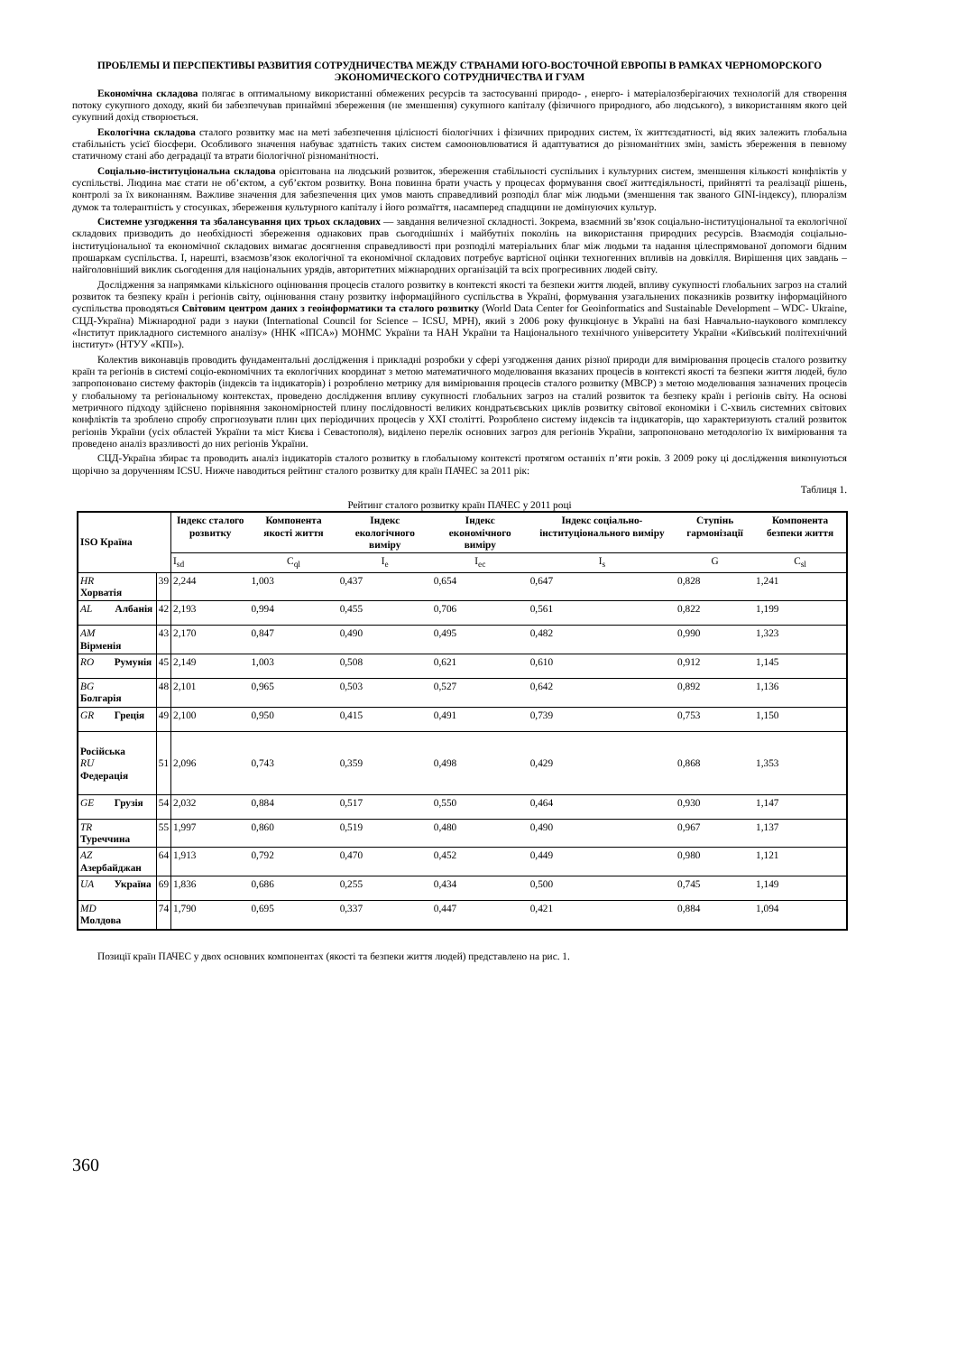ПРОБЛЕМЫ И ПЕРСПЕКТИВЫ РАЗВИТИЯ СОТРУДНИЧЕСТВА МЕЖДУ СТРАНАМИ ЮГО-ВОСТОЧНОЙ ЕВРОПЫ В РАМКАХ ЧЕРНОМОРСКОГО ЭКОНОМИЧЕСКОГО СОТРУДНИЧЕСТВА И ГУАМ
Економічна складова полягає в оптимальному використанні обмежених ресурсів та застосуванні природо- , енерго- і матеріалозберігаючих технологій для створення потоку сукупного доходу, який би забезпечував принаймні збереження (не зменшення) сукупного капіталу (фізичного природного, або людського), з використанням якого цей сукупний дохід створюється.
Екологічна складова сталого розвитку має на меті забезпечення цілісності біологічних і фізичних природних систем, їх життєздатності, від яких залежить глобальна стабільність усієї біосфери. Особливого значення набуває здатність таких систем самооновлюватися й адаптуватися до різноманітних змін, замість збереження в певному статичному стані або деградації та втрати біологічної різноманітності.
Соціально-інституціональна складова орієнтована на людський розвиток, збереження стабільності суспільних і культурних систем, зменшення кількості конфліктів у суспільстві. Людина має стати не об’єктом, а суб’єктом розвитку. Вона повинна брати участь у процесах формування своєї життєдіяльності, прийнятті та реалізації рішень, контролі за їх виконанням. Важливе значення для забезпечення цих умов мають справедливий розподіл благ між людьми (зменшення так званого GINI-індексу), плюралізм думок та толерантність у стосунках, збереження культурного капіталу і його розмаїття, насамперед спадщини не домінуючих культур.
Системне узгодження та збалансування цих трьох складових — завдання величезної складності. Зокрема, взаємний зв’язок соціально-інституціональної та екологічної складових призводить до необхідності збереження однакових прав сьогоднішніх і майбутніх поколінь на використання природних ресурсів. Взаємодія соціально-інституціональної та економічної складових вимагає досягнення справедливості при розподілі матеріальних благ між людьми та надання цілеспрямованої допомоги бідним прошаркам суспільства. І, нарешті, взаємозв’язок екологічної та економічної складових потребує вартісної оцінки техногенних впливів на довкілля. Вирішення цих завдань – найголовніший виклик сьогодення для національних урядів, авторитетних міжнародних організацій та всіх прогресивних людей світу.
Дослідження за напрямками кількісного оцінювання процесів сталого розвитку в контексті якості та безпеки життя людей, впливу сукупності глобальних загроз на сталий розвиток та безпеку країн і регіонів світу, оцінювання стану розвитку інформаційного суспільства в Україні, формування узагальнених показників розвитку інформаційного суспільства проводяться Світовим центром даних з геоінформатики та сталого розвитку (World Data Center for Geoinformatics and Sustainable Development – WDC- Ukraine, СЦД-Україна) Міжнародної ради з науки (International Council for Science – ICSU, МРН), який з 2006 року функціонує в Україні на базі Навчально-наукового комплексу «Інститут прикладного системного аналізу» (ННК «ІПСА») МОНМС України та НАН України та Національного технічного університету України «Київський політехнічний інститут» (НТУУ «КПІ»).
Колектив виконавців проводить фундаментальні дослідження і прикладні розробки у сфері узгодження даних різної природи для вимірювання процесів сталого розвитку країн та регіонів в системі соціо-економічних та екологічних координат з метою математичного моделювання вказаних процесів в контексті якості та безпеки життя людей, було запропоновано систему факторів (індексів та індикаторів) і розроблено метрику для вимірювання процесів сталого розвитку (МВСР) з метою моделювання зазначених процесів у глобальному та регіональному контекстах, проведено дослідження впливу сукупності глобальних загроз на сталий розвиток та безпеку країн і регіонів світу. На основі метричного підходу здійснено порівняння закономірностей плину послідовності великих кондратьєвських циклів розвитку світової економіки і С-хвиль системних світових конфліктів та зроблено спробу спрогнозувати плин цих періодичних процесів у XXI столітті. Розроблено систему індексів та індикаторів, що характеризують сталий розвиток регіонів України (усіх областей України та міст Києва і Севастополя), виділено перелік основних загроз для регіонів України, запропоновано методологію їх вимірювання та проведено аналіз вразливості до них регіонів України.
СЦД-Україна збирає та проводить аналіз індикаторів сталого розвитку в глобальному контексті протягом останніх п’яти років. З 2009 року ці дослідження виконуються щорічно за дорученням ICSU. Нижче наводиться рейтинг сталого розвитку для країн ПАЧЕС за 2011 рік:
Таблиця 1.
Рейтинг сталого розвитку країн ПАЧЕС у 2011 році
| ISO Країна | | Індекс сталого розвитку | Компонента якості життя | Індекс екологічного виміру | Індекс економічного виміру | Індекс соціально-інституціонального виміру | Ступінь гармонізації | Компонента безпеки життя |
| --- | --- | --- | --- | --- | --- | --- | --- | --- |
| | | I<sub>sd</sub> | C<sub>ql</sub> | I<sub>e</sub> | I<sub>ec</sub> | I<sub>s</sub> | G | C<sub>sl</sub> |
| HR Хорватія | 39 | 2,244 | 1,003 | 0,437 | 0,654 | 0,647 | 0,828 | 1,241 |
| AL Албанія | 42 | 2,193 | 0,994 | 0,455 | 0,706 | 0,561 | 0,822 | 1,199 |
| AM Вірменія | 43 | 2,170 | 0,847 | 0,490 | 0,495 | 0,482 | 0,990 | 1,323 |
| RO Румунія | 45 | 2,149 | 1,003 | 0,508 | 0,621 | 0,610 | 0,912 | 1,145 |
| BG Болгарія | 48 | 2,101 | 0,965 | 0,503 | 0,527 | 0,642 | 0,892 | 1,136 |
| GR Греція | 49 | 2,100 | 0,950 | 0,415 | 0,491 | 0,739 | 0,753 | 1,150 |
| Російська RU Федерація | 51 | 2,096 | 0,743 | 0,359 | 0,498 | 0,429 | 0,868 | 1,353 |
| GE Грузія | 54 | 2,032 | 0,884 | 0,517 | 0,550 | 0,464 | 0,930 | 1,147 |
| TR Туреччина | 55 | 1,997 | 0,860 | 0,519 | 0,480 | 0,490 | 0,967 | 1,137 |
| AZ Азербайджан | 64 | 1,913 | 0,792 | 0,470 | 0,452 | 0,449 | 0,980 | 1,121 |
| UA Україна | 69 | 1,836 | 0,686 | 0,255 | 0,434 | 0,500 | 0,745 | 1,149 |
| MD Молдова | 74 | 1,790 | 0,695 | 0,337 | 0,447 | 0,421 | 0,884 | 1,094 |
Позиції країн ПАЧЕС у двох основних компонентах (якості та безпеки життя людей) представлено на рис. 1.
360